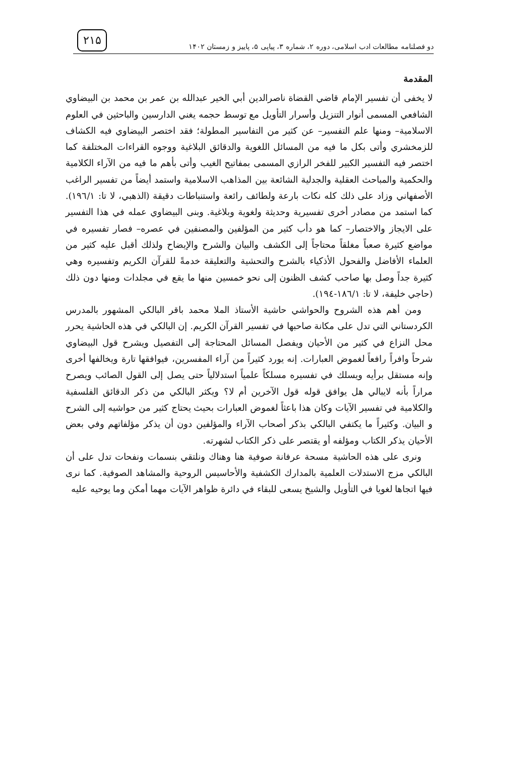دو فصلنامه مطالعات ادب اسلامی، دوره ۲، شماره ۳، پیاپی ۵، پاییز و زمستان ۱۴۰۲
۲۱۵
المقدمة
لا يخفى أن تفسير الإمام قاضي القضاة ناصرالدين أبي الخير عبدالله بن عمر بن محمد بن البيضاوي الشافعي المسمى أنوار التنزيل وأسرار التأويل مع توسط حجمه يغني الدارسين والباحثين في العلوم الاسلامية– ومنها علم التفسير– عن كثير من التفاسير المطولة؛ فقد اختصر البيضاوي فيه الكشاف للزمخشري وأتى بكل ما فيه من المسائل اللغوية والدقائق البلاغية ووجوه القراءات المختلفة كما اختصر فيه التفسير الكبير للفخر الرازي المسمى بمفاتيح الغيب وأتى بأهم ما فيه من الآراء الكلامية والحكمية والمباحث العقلية والجدلية الشائعة بين المذاهب الاسلامية واستمد أيضاً من تفسير الراغب الأصفهاني وزاد على ذلك كله نكات بارعة ولطائف رائعة واستنباطات دقيقة (الذهبي، لا تا: ۱۹٦/۱). كما استمد من مصادر أخرى تفسيرية وحديثة ولغوية وبلاغية. وبنى البيضاوي عمله في هذا التفسير على الايجاز والاختصار– كما هو دأب كثير من المؤلفين والمصنفين في عصره– فصار تفسيره في مواضع كثيرة صعباً مغلقاً محتاجاً إلى الكشف والبيان والشرح والإيضاح ولذلك أقبل عليه كثير من العلماء الأفاضل والفحول الأذكياء بالشرح والتحشية والتعليقة خدمةً للقرآن الكريم وتفسيره وهي كثيرة جداً وصل بها صاحب كشف الظنون إلى نحو خمسين منها ما يقع في مجلدات ومنها دون ذلك (حاجي خليفة، لا تا: ۱۸٦/۱-۱۹٤).
ومن أهم هذه الشروح والحواشي حاشية الأستاذ الملا محمد باقر البالكي المشهور بالمدرس الكردستاني التي تدل على مكانة صاحبها في تفسير القرآن الكريم. إن البالكي في هذه الحاشية يحرر محل النزاع في كثير من الأحيان ويفصل المسائل المحتاجة إلى التفصيل ويشرح قول البيضاوي شرحاً وافراً رافعاً لغموض العبارات. إنه يورد كثيراً من آراء المفسرين، فيوافقها تارة ويخالفها أخرى وإنه مستقل برأيه ويسلك في تفسيره مسلكاً علمياً استدلالياً حتى يصل إلى القول الصائب ويصرح مراراً بأنه لايبالي هل يوافق قوله قول الآخرين أم لا؟ ويكثر البالكي من ذكر الدقائق الفلسفية والكلامية في تفسير الآيات وكان هذا باعثاً لغموض العبارات بحيث يحتاج كثير من حواشيه إلى الشرح و البيان. وكثيراً ما يكتفي البالكي بذكر أصحاب الآراء والمؤلفين دون أن يذكر مؤلفاتهم وفي بعض الأحيان يذكر الكتاب ومؤلفه أو يقتصر على ذكر الكتاب لشهرته.
ونرى على هذه الحاشية مسحة عرفانة صوفية هنا وهناك ونلتقي بنسمات ونفحات تدل على أن البالكي مزج الاستدلات العلمية بالمدارك الكشفية والأحاسيس الروحية والمشاهد الصوفية. كما نرى فيها اتجاها لغويا في التأويل والشيخ يسعى للبقاء في دائرة ظواهر الآيات مهما أمكن وما يوحيه عليه